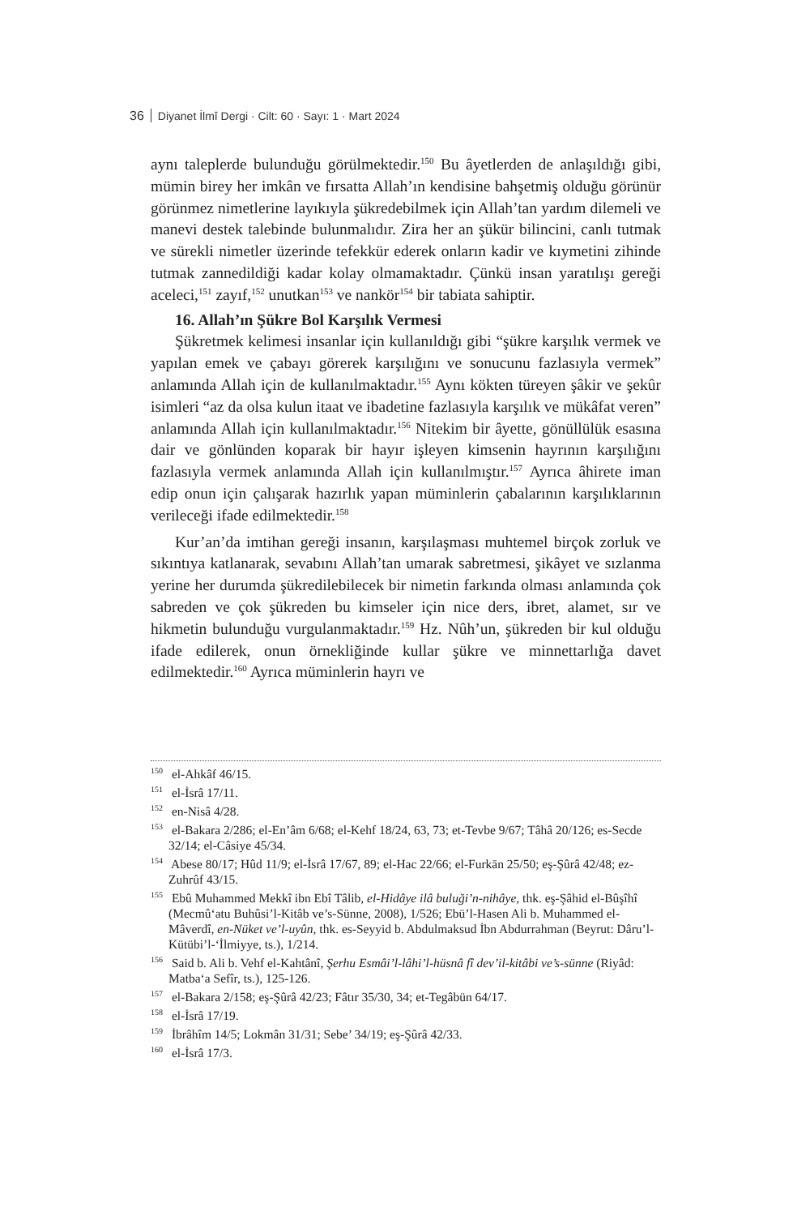36 Diyanet İlmî Dergi · Cilt: 60 · Sayı: 1 · Mart 2024
aynı taleplerde bulunduğu görülmektedir.<sup>150</sup> Bu âyetlerden de anlaşıldığı gibi, mümin birey her imkân ve fırsatta Allah’ın kendisine bahşetmiş olduğu görünür görünmez nimetlerine layıkıyla şükredebilmek için Allah’tan yardım dilemeli ve manevi destek talebinde bulunmalıdır. Zira her an şükür bilincini, canlı tutmak ve sürekli nimetler üzerinde tefekkür ederek onların kadir ve kıymetini zihinde tutmak zannedildiği kadar kolay olmamaktadır. Çünkü insan yaratılışı gereği aceleci,<sup>151</sup> zayıf,<sup>152</sup> unutkan<sup>153</sup> ve nankör<sup>154</sup> bir tabiata sahiptir.
16. Allah’ın Şükre Bol Karşılık Vermesi
Şükretmek kelimesi insanlar için kullanıldığı gibi “şükre karşılık vermek ve yapılan emek ve çabayı görerek karşılığını ve sonucunu fazlasıyla vermek” anlamında Allah için de kullanılmaktadır.<sup>155</sup> Aynı kökten türeyen şâkir ve şekûr isimleri “az da olsa kulun itaat ve ibadetine fazlasıyla karşılık ve mükâfat veren” anlamında Allah için kullanılmaktadır.<sup>156</sup> Nitekim bir âyette, gönüllülük esasına dair ve gönlünden koparak bir hayır işleyen kimsenin hayrının karşılığını fazlasıyla vermek anlamında Allah için kullanılmıştır.<sup>157</sup> Ayrıca âhirete iman edip onun için çalışarak hazırlık yapan müminlerin çabalarının karşılıklarının verileceği ifade edilmektedir.<sup>158</sup>
Kur’an’da imtihan gereği insanın, karşılaşması muhtemel birçok zorluk ve sıkıntıya katlanarak, sevabını Allah’tan umarak sabretmesi, şikâyet ve sızlanma yerine her durumda şükredilebilecek bir nimetin farkında olması anlamında çok sabreden ve çok şükreden bu kimseler için nice ders, ibret, alamet, sır ve hikmetin bulunduğu vurgulanmaktadır.<sup>159</sup> Hz. Nûh’un, şükreden bir kul olduğu ifade edilerek, onun örnekliğinde kullar şükre ve minnettarlığa davet edilmektedir.<sup>160</sup> Ayrıca müminlerin hayrı ve
<sup>150</sup> el-Ahkâf 46/15.
<sup>151</sup> el-İsrâ 17/11.
<sup>152</sup> en-Nisâ 4/28.
<sup>153</sup> el-Bakara 2/286; el-En’âm 6/68; el-Kehf 18/24, 63, 73; et-Tevbe 9/67; Tâhâ 20/126; es-Secde 32/14; el-Câsiye 45/34.
<sup>154</sup> Abese 80/17; Hûd 11/9; el-İsrâ 17/67, 89; el-Hac 22/66; el-Furkān 25/50; eş-Şûrâ 42/48; ez-Zuhrûf 43/15.
<sup>155</sup> Ebû Muhammed Mekkî ibn Ebî Tâlib, el-Hidâye ilâ buluği’n-nihâye, thk. eş-Şâhid el-Bûşîhî (Mecmû‘atu Buhûsi’l-Kitâb ve’s-Sünne, 2008), 1/526; Ebü’l-Hasen Ali b. Muhammed el-Mâverdî, en-Nüket ve’l-uyûn, thk. es-Seyyid b. Abdulmaksud İbn Abdurrahman (Beyrut: Dâru’l-Kütübi’l-‘İlmiyye, ts.), 1/214.
<sup>156</sup> Said b. Ali b. Vehf el-Kahtânî, Şerhu Esmâi’l-lâhi’l-hüsnâ fî dev’il-kitâbi ve’s-sünne (Riyâd: Matba‘a Sefîr, ts.), 125-126.
<sup>157</sup> el-Bakara 2/158; eş-Şûrâ 42/23; Fâtır 35/30, 34; et-Tegâbün 64/17.
<sup>158</sup> el-İsrâ 17/19.
<sup>159</sup> İbrâhîm 14/5; Lokmân 31/31; Sebe’ 34/19; eş-Şûrâ 42/33.
<sup>160</sup> el-İsrâ 17/3.